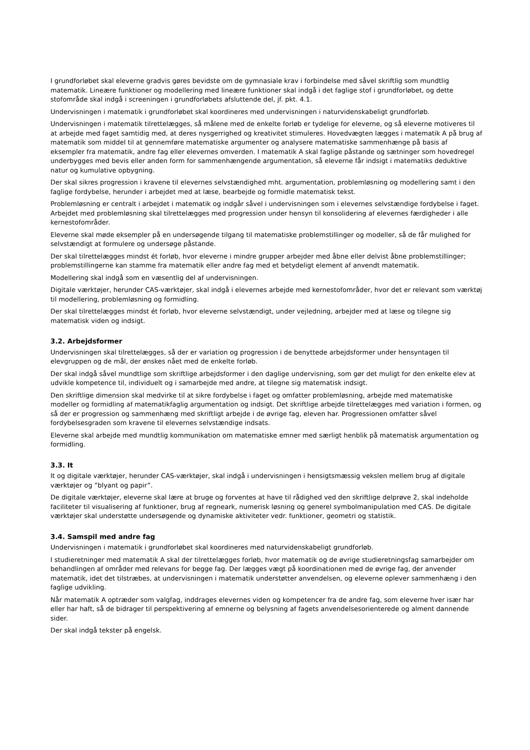I grundforløbet skal eleverne gradvis gøres bevidste om de gymnasiale krav i forbindelse med såvel skriftlig som mundtlig matematik. Lineære funktioner og modellering med lineære funktioner skal indgå i det faglige stof i grundforløbet, og dette stofområde skal indgå i screeningen i grundforløbets afsluttende del, jf. pkt. 4.1.
Undervisningen i matematik i grundforløbet skal koordineres med undervisningen i naturvidenskabeligt grundforløb.
Undervisningen i matematik tilrettelægges, så målene med de enkelte forløb er tydelige for eleverne, og så eleverne motiveres til at arbejde med faget samtidig med, at deres nysgerrighed og kreativitet stimuleres. Hovedvægten lægges i matematik A på brug af matematik som middel til at gennemføre matematiske argumenter og analysere matematiske sammenhænge på basis af eksempler fra matematik, andre fag eller elevernes omverden. I matematik A skal faglige påstande og sætninger som hovedregel underbygges med bevis eller anden form for sammenhængende argumentation, så eleverne får indsigt i matematiks deduktive natur og kumulative opbygning.
Der skal sikres progression i kravene til elevernes selvstændighed mht. argumentation, problemløsning og modellering samt i den faglige fordybelse, herunder i arbejdet med at læse, bearbejde og formidle matematisk tekst.
Problemløsning er centralt i arbejdet i matematik og indgår såvel i undervisningen som i elevernes selvstændige fordybelse i faget. Arbejdet med problemløsning skal tilrettelægges med progression under hensyn til konsolidering af elevernes færdigheder i alle kernestofområder.
Eleverne skal møde eksempler på en undersøgende tilgang til matematiske problemstillinger og modeller, så de får mulighed for selvstændigt at formulere og undersøge påstande.
Der skal tilrettelægges mindst ét forløb, hvor eleverne i mindre grupper arbejder med åbne eller delvist åbne problemstillinger; problemstillingerne kan stamme fra matematik eller andre fag med et betydeligt element af anvendt matematik.
Modellering skal indgå som en væsentlig del af undervisningen.
Digitale værktøjer, herunder CAS-værktøjer, skal indgå i elevernes arbejde med kernestofområder, hvor det er relevant som værktøj til modellering, problemløsning og formidling.
Der skal tilrettelægges mindst ét forløb, hvor eleverne selvstændigt, under vejledning, arbejder med at læse og tilegne sig matematisk viden og indsigt.
3.2. Arbejdsformer
Undervisningen skal tilrettelægges, så der er variation og progression i de benyttede arbejdsformer under hensyntagen til elevgruppen og de mål, der ønskes nået med de enkelte forløb.
Der skal indgå såvel mundtlige som skriftlige arbejdsformer i den daglige undervisning, som gør det muligt for den enkelte elev at udvikle kompetence til, individuelt og i samarbejde med andre, at tilegne sig matematisk indsigt.
Den skriftlige dimension skal medvirke til at sikre fordybelse i faget og omfatter problemløsning, arbejde med matematiske modeller og formidling af matematikfaglig argumentation og indsigt. Det skriftlige arbejde tilrettelægges med variation i formen, og så der er progression og sammenhæng med skriftligt arbejde i de øvrige fag, eleven har. Progressionen omfatter såvel fordybelsesgraden som kravene til elevernes selvstændige indsats.
Eleverne skal arbejde med mundtlig kommunikation om matematiske emner med særligt henblik på matematisk argumentation og formidling.
3.3. It
It og digitale værktøjer, herunder CAS-værktøjer, skal indgå i undervisningen i hensigtsmæssig vekslen mellem brug af digitale værktøjer og ”blyant og papir”.
De digitale værktøjer, eleverne skal lære at bruge og forventes at have til rådighed ved den skriftlige delprøve 2, skal indeholde faciliteter til visualisering af funktioner, brug af regneark, numerisk løsning og generel symbolmanipulation med CAS. De digitale værktøjer skal understøtte undersøgende og dynamiske aktiviteter vedr. funktioner, geometri og statistik.
3.4. Samspil med andre fag
Undervisningen i matematik i grundforløbet skal koordineres med naturvidenskabeligt grundforløb.
I studieretninger med matematik A skal der tilrettelægges forløb, hvor matematik og de øvrige studieretningsfag samarbejder om behandlingen af områder med relevans for begge fag. Der lægges vægt på koordinationen med de øvrige fag, der anvender matematik, idet det tilstræbes, at undervisningen i matematik understøtter anvendelsen, og eleverne oplever sammenhæng i den faglige udvikling.
Når matematik A optræder som valgfag, inddrages elevernes viden og kompetencer fra de andre fag, som eleverne hver især har eller har haft, så de bidrager til perspektivering af emnerne og belysning af fagets anvendelsesorienterede og alment dannende sider.
Der skal indgå tekster på engelsk.